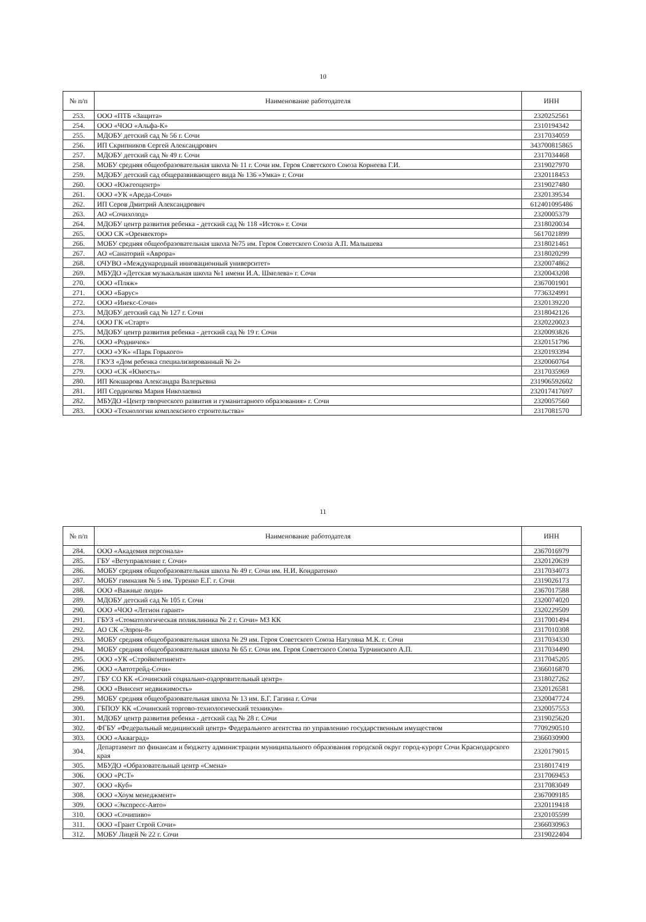10
| № п/п | Наименование работодателя | ИНН |
| --- | --- | --- |
| 253. | ООО «ПТБ «Защита» | 2320252561 |
| 254. | ООО «ЧОО «Альфа-К» | 2310194342 |
| 255. | МДОБУ детский сад № 56 г. Сочи | 2317034059 |
| 256. | ИП Скрипников Сергей Александрович | 343700815865 |
| 257. | МДОБУ детский сад № 49 г. Сочи | 2317034468 |
| 258. | МОБУ средняя общеобразовательная школа № 11 г. Сочи им. Героя Советского Союза Корнеева Г.И. | 2319027970 |
| 259. | МДОБУ детский сад общеразвивающего вида № 136 «Умка» г. Сочи | 2320118453 |
| 260. | ООО «Южгеоцентр» | 2319027480 |
| 261. | ООО «УК «Ареда-Сочи» | 2320139534 |
| 262. | ИП Серов Дмитрий Александрович | 612401095486 |
| 263. | АО «Сочихолод» | 2320005379 |
| 264. | МДОБУ центр развития ребенка - детский сад № 118 «Исток» г. Сочи | 2318020034 |
| 265. | ООО СК «Оренвектор» | 5617021899 |
| 266. | МОБУ средняя общеобразовательная школа №75 им. Героя Советского Союза А.П. Малышева | 2318021461 |
| 267. | АО «Санаторий «Аврора» | 2318020299 |
| 268. | ОЧУВО «Международный инновационный университет» | 2320074862 |
| 269. | МБУДО «Детская музыкальная школа №1 имени И.А. Шмелева» г. Сочи | 2320043208 |
| 270. | ООО «Пляж» | 2367001901 |
| 271. | ООО «Барус» | 7736324991 |
| 272. | ООО «Инекс-Сочи» | 2320139220 |
| 273. | МДОБУ детский сад № 127 г. Сочи | 2318042126 |
| 274. | ООО ГК «Старт» | 2320220023 |
| 275. | МДОБУ центр развития ребенка - детский сад № 19 г. Сочи | 2320093826 |
| 276. | ООО «Родничок» | 2320151796 |
| 277. | ООО «УК» «Парк Горького» | 2320193394 |
| 278. | ГКУЗ «Дом ребенка специализированный № 2» | 2320060764 |
| 279. | ООО «СК «Юность» | 2317035969 |
| 280. | ИП Кокшарова Александра Валерьевна | 231906592602 |
| 281. | ИП Сердюкова Мария Николаевна | 232017417697 |
| 282. | МБУДО «Центр творческого развития и гуманитарного образования» г. Сочи | 2320057560 |
| 283. | ООО «Технологии комплексного строительства» | 2317081570 |
11
| № п/п | Наименование работодателя | ИНН |
| --- | --- | --- |
| 284. | ООО «Академия персонала» | 2367016979 |
| 285. | ГБУ «Ветуправление г. Сочи» | 2320120639 |
| 286. | МОБУ средняя общеобразовательная школа № 49 г. Сочи им. Н.И. Кондратенко | 2317034073 |
| 287. | МОБУ гимназия № 5 им. Туренко Е.Г. г. Сочи | 2319026173 |
| 288. | ООО «Важные люди» | 2367017588 |
| 289. | МДОБУ детский сад № 105 г. Сочи | 2320074020 |
| 290. | ООО «ЧОО «Легион гарант» | 2320229509 |
| 291. | ГБУЗ «Стоматологическая поликлиника № 2 г. Сочи» МЗ КК | 2317001494 |
| 292. | АО СК «Эпрон-8» | 2317010308 |
| 293. | МОБУ средняя общеобразовательная школа № 29 им. Героя Советского Союза Нагуляна М.К. г. Сочи | 2317034330 |
| 294. | МОБУ средняя общеобразовательная школа № 65 г. Сочи им. Героя Советского Союза Турчинского А.П. | 2317034490 |
| 295. | ООО «УК «Стройконтинент» | 2317045205 |
| 296. | ООО «Автотрейд-Сочи» | 2366016870 |
| 297. | ГБУ СО КК «Сочинский социально-оздоровительный центр» | 2318027262 |
| 298. | ООО «Винсент недвижимость» | 2320126581 |
| 299. | МОБУ средняя общеобразовательная школа № 13 им. Б.Г. Гагина г. Сочи | 2320047724 |
| 300. | ГБПОУ КК «Сочинский торгово-технологический техникум» | 2320057553 |
| 301. | МДОБУ центр развития ребенка - детский сад № 28 г. Сочи | 2319025620 |
| 302. | ФГБУ «Федеральный медицинский центр» Федерального агентства по управлению государственным имуществом | 7709290510 |
| 303. | ООО «Акваград» | 2366030900 |
| 304. | Департамент по финансам и бюджету администрации муниципального образования городской округ город-курорт Сочи Краснодарского края | 2320179015 |
| 305. | МБУДО «Образовательный центр «Смена» | 2318017419 |
| 306. | ООО «РСТ» | 2317069453 |
| 307. | ООО «Куб» | 2317083049 |
| 308. | ООО «Хоум менеджмент» | 2367009185 |
| 309. | ООО «Экспресс-Авто» | 2320119418 |
| 310. | ООО «Сочипиво» | 2320105599 |
| 311. | ООО «Грант Строй Сочи» | 2366030963 |
| 312. | МОБУ Лицей № 22 г. Сочи | 2319022404 |